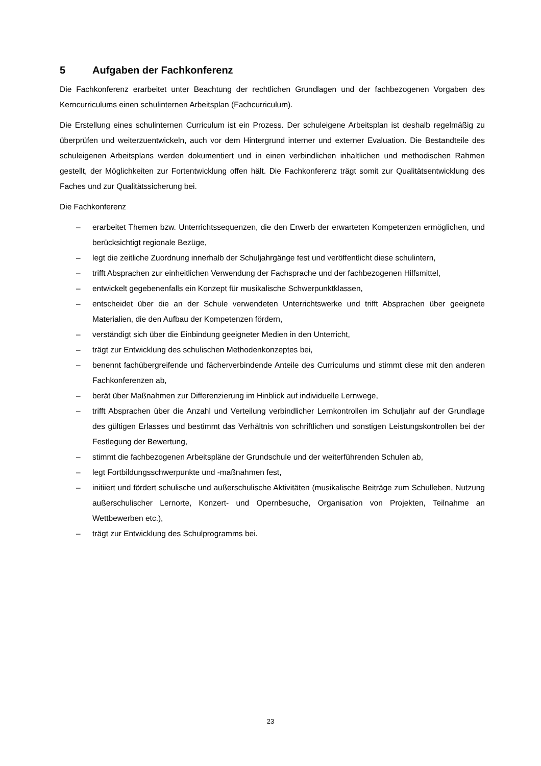5 Aufgaben der Fachkonferenz
Die Fachkonferenz erarbeitet unter Beachtung der rechtlichen Grundlagen und der fachbezogenen Vorgaben des Kerncurriculums einen schulinternen Arbeitsplan (Fachcurriculum).
Die Erstellung eines schulinternen Curriculum ist ein Prozess. Der schuleigene Arbeitsplan ist deshalb regelmäßig zu überprüfen und weiterzuentwickeln, auch vor dem Hintergrund interner und externer Evaluation. Die Bestandteile des schuleigenen Arbeitsplans werden dokumentiert und in einen verbindlichen inhaltlichen und methodischen Rahmen gestellt, der Möglichkeiten zur Fortentwicklung offen hält. Die Fachkonferenz trägt somit zur Qualitätsentwicklung des Faches und zur Qualitätssicherung bei.
Die Fachkonferenz
– erarbeitet Themen bzw. Unterrichtssequenzen, die den Erwerb der erwarteten Kompetenzen ermöglichen, und berücksichtigt regionale Bezüge,
– legt die zeitliche Zuordnung innerhalb der Schuljahrgänge fest und veröffentlicht diese schulintern,
– trifft Absprachen zur einheitlichen Verwendung der Fachsprache und der fachbezogenen Hilfsmittel,
– entwickelt gegebenenfalls ein Konzept für musikalische Schwerpunktklassen,
– entscheidet über die an der Schule verwendeten Unterrichtswerke und trifft Absprachen über geeignete Materialien, die den Aufbau der Kompetenzen fördern,
– verständigt sich über die Einbindung geeigneter Medien in den Unterricht,
– trägt zur Entwicklung des schulischen Methodenkonzeptes bei,
– benennt fachübergreifende und fächerverbindende Anteile des Curriculums und stimmt diese mit den anderen Fachkonferenzen ab,
– berät über Maßnahmen zur Differenzierung im Hinblick auf individuelle Lernwege,
– trifft Absprachen über die Anzahl und Verteilung verbindlicher Lernkontrollen im Schuljahr auf der Grundlage des gültigen Erlasses und bestimmt das Verhältnis von schriftlichen und sonstigen Leistungskontrollen bei der Festlegung der Bewertung,
– stimmt die fachbezogenen Arbeitspläne der Grundschule und der weiterführenden Schulen ab,
– legt Fortbildungsschwerpunkte und -maßnahmen fest,
– initiiert und fördert schulische und außerschulische Aktivitäten (musikalische Beiträge zum Schulleben, Nutzung außerschulischer Lernorte, Konzert- und Opernbesuche, Organisation von Projekten, Teilnahme an Wettbewerben etc.),
– trägt zur Entwicklung des Schulprogramms bei.
23